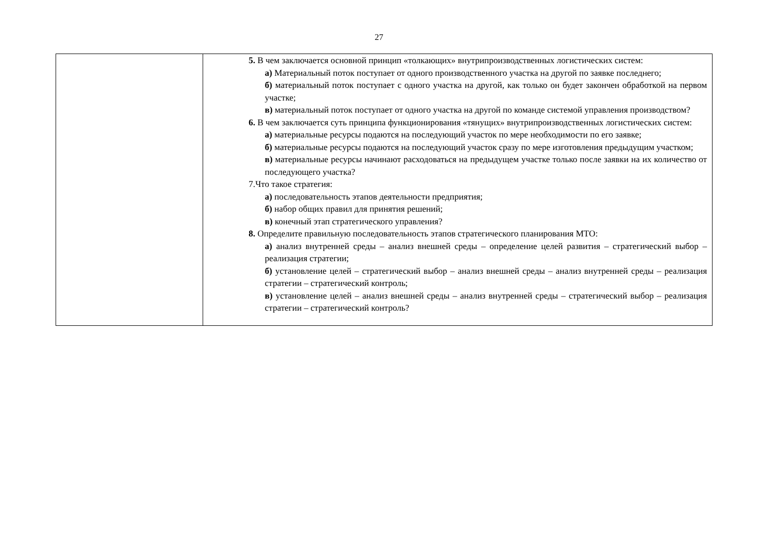27
| | 5. В чем заключается основной принцип «толкающих» внутрипроизводственных логистических систем: а) Материальный поток поступает от одного производственного участка на другой по заявке последнего; б) материальный поток поступает с одного участка на другой, как только он будет закончен обработкой на первом участке; в) материальный поток поступает от одного участка на другой по команде системой управления производством? 6. В чем заключается суть принципа функционирования «тянущих» внутрипроизводственных логистических систем: а) материальные ресурсы подаются на последующий участок по мере необходимости по его заявке; б) материальные ресурсы подаются на последующий участок сразу по мере изготовления предыдущим участком; в) материальные ресурсы начинают расходоваться на предыдущем участке только после заявки на их количество от последующего участка? 7.Что такое стратегия: а) последовательность этапов деятельности предприятия; б) набор общих правил для принятия решений; в) конечный этап стратегического управления? 8. Определите правильную последовательность этапов стратегического планирования МТО: а) анализ внутренней среды – анализ внешней среды – определение целей развития – стратегический выбор – реализация стратегии; б) установление целей – стратегический выбор – анализ внешней среды – анализ внутренней среды – реализация стратегии – стратегический контроль; в) установление целей – анализ внешней среды – анализ внутренней среды – стратегический выбор – реализация стратегии – стратегический контроль? |